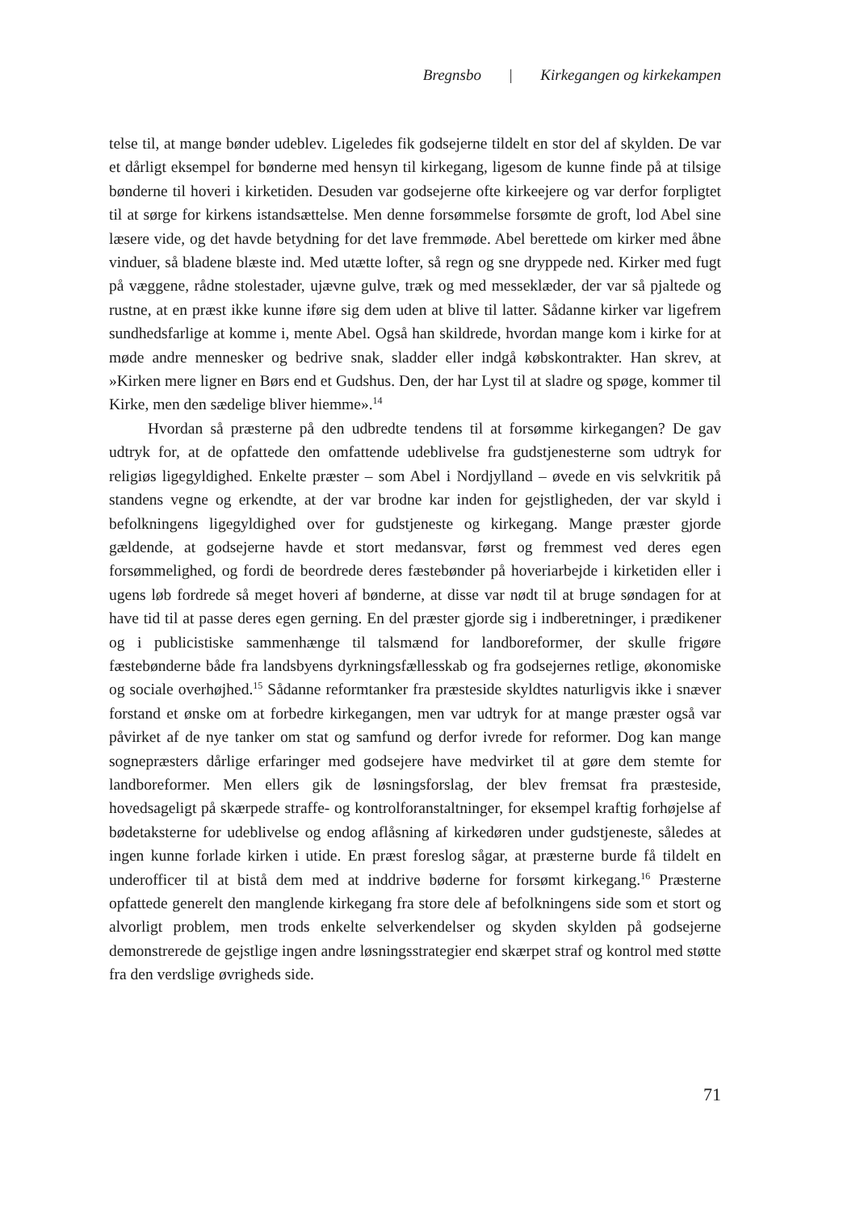Bregnsbo | Kirkegangen og kirkekampen
telse til, at mange bønder udeblev. Ligeledes fik godsejerne tildelt en stor del af skylden. De var et dårligt eksempel for bønderne med hensyn til kirkegang, ligesom de kunne finde på at tilsige bønderne til hoveri i kirketiden. Desuden var godsejerne ofte kirkeejere og var derfor forpligtet til at sørge for kirkens istandsættelse. Men denne forsømmelse forsømte de groft, lod Abel sine læsere vide, og det havde betydning for det lave fremmøde. Abel berettede om kirker med åbne vinduer, så bladene blæste ind. Med utætte lofter, så regn og sne dryppede ned. Kirker med fugt på væggene, rådne stolestader, ujævne gulve, træk og med messeklæder, der var så pjaltede og rustne, at en præst ikke kunne iføre sig dem uden at blive til latter. Sådanne kirker var ligefrem sundhedsfarlige at komme i, mente Abel. Også han skildrede, hvordan mange kom i kirke for at møde andre mennesker og bedrive snak, sladder eller indgå købskontrakter. Han skrev, at »Kirken mere ligner en Børs end et Gudshus. Den, der har Lyst til at sladre og spøge, kommer til Kirke, men den sædelige bliver hiemme».<sup>14</sup>
Hvordan så præsterne på den udbredte tendens til at forsømme kirkegangen? De gav udtryk for, at de opfattede den omfattende udeblivelse fra gudstjenesterne som udtryk for religiøs ligegyldighed. Enkelte præster – som Abel i Nordjylland – øvede en vis selvkritik på standens vegne og erkendte, at der var brodne kar inden for gejstligheden, der var skyld i befolkningens ligegyldighed over for gudstjeneste og kirkegang. Mange præster gjorde gældende, at godsejerne havde et stort medansvar, først og fremmest ved deres egen forsømmelighed, og fordi de beordrede deres fæstebønder på hoveriarbejde i kirketiden eller i ugens løb fordrede så meget hoveri af bønderne, at disse var nødt til at bruge søndagen for at have tid til at passe deres egen gerning. En del præster gjorde sig i indberetninger, i prædikener og i publicistiske sammenhænge til talsmænd for landboreformer, der skulle frigøre fæstebønderne både fra landsbyens dyrkningsfællesskab og fra godsejernes retlige, økonomiske og sociale overhøjhed.<sup>15</sup> Sådanne reformtanker fra præsteside skyldtes naturligvis ikke i snæver forstand et ønske om at forbedre kirkegangen, men var udtryk for at mange præster også var påvirket af de nye tanker om stat og samfund og derfor ivrede for reformer. Dog kan mange sognepræsters dårlige erfaringer med godsejere have medvirket til at gøre dem stemte for landboreformer. Men ellers gik de løsningsforslag, der blev fremsat fra præsteside, hovedsageligt på skærpede straffe- og kontrolforanstaltninger, for eksempel kraftig forhøjelse af bødetaksterne for udeblivelse og endog aflåsning af kirkedøren under gudstjeneste, således at ingen kunne forlade kirken i utide. En præst foreslog sågar, at præsterne burde få tildelt en underofficer til at bistå dem med at inddrive bøderne for forsømt kirkegang.<sup>16</sup> Præsterne opfattede generelt den manglende kirkegang fra store dele af befolkningens side som et stort og alvorligt problem, men trods enkelte selverkendelser og skyden skylden på godsejerne demonstrerede de gejstlige ingen andre løsningsstrategier end skærpet straf og kontrol med støtte fra den verdslige øvrigheds side.
71